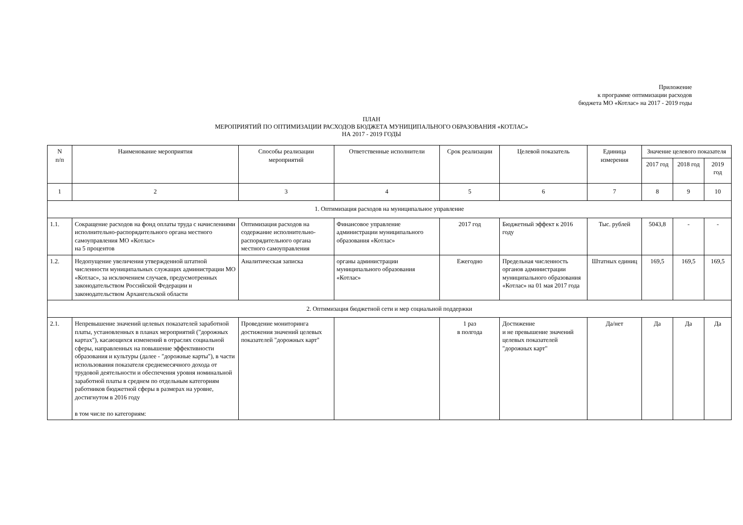Приложение
к программе оптимизации расходов
бюджета МО «Котлас» на 2017 - 2019 годы
ПЛАН
МЕРОПРИЯТИЙ ПО ОПТИМИЗАЦИИ РАСХОДОВ БЮДЖЕТА МУНИЦИПАЛЬНОГО ОБРАЗОВАНИЯ «КОТЛАС»
НА 2017 - 2019 ГОДЫ
| N п/п | Наименование мероприятия | Способы реализации мероприятий | Ответственные исполнители | Срок реализации | Целевой показатель | Единица измерения | Значение целевого показателя | | |
| --- | --- | --- | --- | --- | --- | --- | --- | --- | --- |
| | | | | | | | 2017 год | 2018 год | 2019 год |
| 1 | 2 | 3 | 4 | 5 | 6 | 7 | 8 | 9 | 10 |
| 1. Оптимизация расходов на муниципальное управление | | | | | | | | | |
| 1.1. | Сокращение расходов на фонд оплаты труда с начислениями исполнительно-распорядительного органа местного самоуправления МО «Котлас» на 5 процентов | Оптимизация расходов на содержание исполнительно-распорядительного органа местного самоуправления | Финансовое управление администрации муниципального образования «Котлас» | 2017 год | Бюджетный эффект к 2016 году | Тыс. рублей | 5043,8 | - | - |
| 1.2. | Недопущение увеличения утвержденной штатной численности муниципальных служащих администрации МО «Котлас», за исключением случаев, предусмотренных законодательством Российской Федерации и законодательством Архангельской области | Аналитическая записка | органы администрации муниципального образования «Котлас» | Ежегодно | Предельная численность органов администрации муниципального образования «Котлас» на 01 мая 2017 года | Штатных единиц | 169,5 | 169,5 | 169,5 |
| 2. Оптимизация бюджетной сети и мер социальной поддержки | | | | | | | | | |
| 2.1. | Непревышение значений целевых показателей заработной платы, установленных в планах мероприятий ("дорожных картах"), касающихся изменений в отраслях социальной сферы, направленных на повышение эффективности образования и культуры (далее - "дорожные карты"), в части использования показателя среднемесячного дохода от трудовой деятельности и обеспечения уровня номинальной заработной платы в среднем по отдельным категориям работников бюджетной сферы в размерах на уровне, достигнутом в 2016 году в том числе по категориям: | Проведение мониторинга достижения значений целевых показателей "дорожных карт" | | 1 раз в полгода | Достижение и не превышение значений целевых показателей "дорожных карт" | Да/нет | Да | Да | Да |